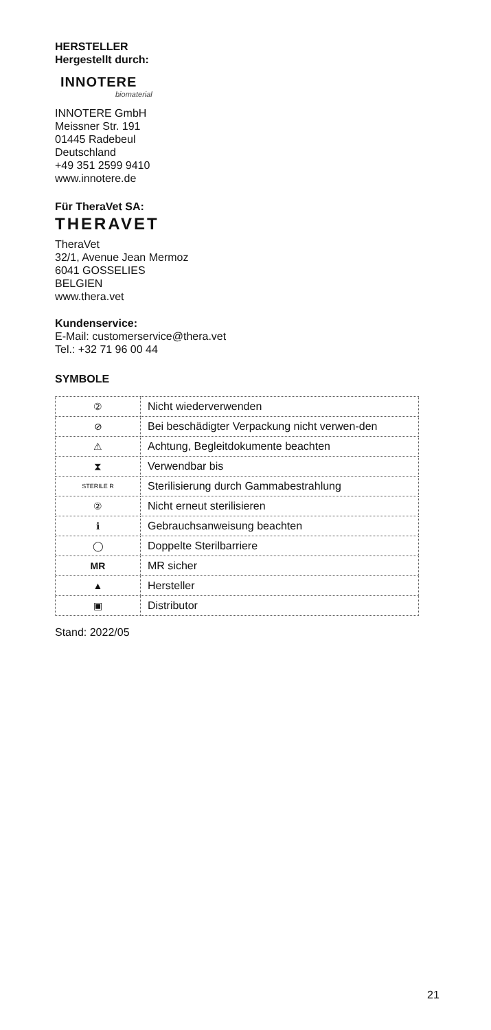HERSTELLER
Hergestellt durch:
INNOTERE
biomaterial
INNOTERE GmbH
Meissner Str. 191
01445 Radebeul
Deutschland
+49 351 2599 9410
www.innotere.de
Für TheraVet SA:
THERAVET
TheraVet
32/1, Avenue Jean Mermoz
6041 GOSSELIES
BELGIEN
www.thera.vet
Kundenservice:
E-Mail: customerservice@thera.vet
Tel.: +32 71 96 00 44
SYMBOLE
| ② | Nicht wiederverwenden |
| ⊘ | Bei beschädigter Verpackung nicht verwen-den |
| ⚠ | Achtung, Begleitdokumente beachten |
| ⧗ | Verwendbar bis |
| STERILE R | Sterilisierung durch Gammabestrahlung |
| ② | Nicht erneut sterilisieren |
| ℹ | Gebrauchsanweisung beachten |
| ◯ | Doppelte Sterilbarriere |
| MR | MR sicher |
| ▲ | Hersteller |
| ▣ | Distributor |
Stand: 2022/05
21